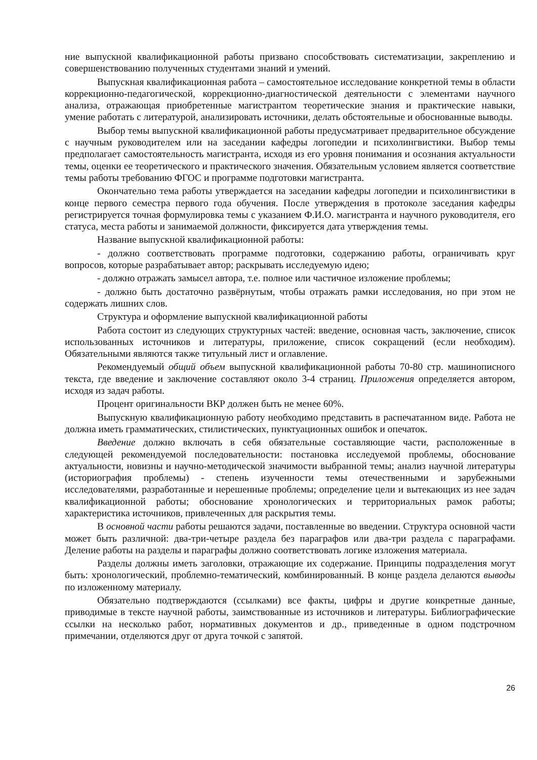ние выпускной квалификационной работы призвано способствовать систематизации, закреплению и совершенствованию полученных студентами знаний и умений.
Выпускная квалификационная работа – самостоятельное исследование конкретной темы в области коррекционно-педагогической, коррекционно-диагностической деятельности с элементами научного анализа, отражающая приобретенные магистрантом теоретические знания и практические навыки, умение работать с литературой, анализировать источники, делать обстоятельные и обоснованные выводы.
Выбор темы выпускной квалификационной работы предусматривает предварительное обсуждение с научным руководителем или на заседании кафедры логопедии и психолингвистики. Выбор темы предполагает самостоятельность магистранта, исходя из его уровня понимания и осознания актуальности темы, оценки ее теоретического и практического значения. Обязательным условием является соответствие темы работы требованию ФГОС и программе подготовки магистранта.
Окончательно тема работы утверждается на заседании кафедры логопедии и психолингвистики в конце первого семестра первого года обучения. После утверждения в протоколе заседания кафедры регистрируется точная формулировка темы с указанием Ф.И.О. магистранта и научного руководителя, его статуса, места работы и занимаемой должности, фиксируется дата утверждения темы.
Название выпускной квалификационной работы:
- должно соответствовать программе подготовки, содержанию работы, ограничивать круг вопросов, которые разрабатывает автор; раскрывать исследуемую идею;
- должно отражать замысел автора, т.е. полное или частичное изложение проблемы;
- должно быть достаточно развёрнутым, чтобы отражать рамки исследования, но при этом не содержать лишних слов.
Структура и оформление выпускной квалификационной работы
Работа состоит из следующих структурных частей: введение, основная часть, заключение, список использованных источников и литературы, приложение, список сокращений (если необходим). Обязательными являются также титульный лист и оглавление.
Рекомендуемый общий объем выпускной квалификационной работы 70-80 стр. машинописного текста, где введение и заключение составляют около 3-4 страниц. Приложения определяется автором, исходя из задач работы.
Процент оригинальности ВКР должен быть не менее 60%.
Выпускную квалификационную работу необходимо представить в распечатанном виде. Работа не должна иметь грамматических, стилистических, пунктуационных ошибок и опечаток.
Введение должно включать в себя обязательные составляющие части, расположенные в следующей рекомендуемой последовательности: постановка исследуемой проблемы, обоснование актуальности, новизны и научно-методической значимости выбранной темы; анализ научной литературы (историография проблемы) - степень изученности темы отечественными и зарубежными исследователями, разработанные и нерешенные проблемы; определение цели и вытекающих из нее задач квалификационной работы; обоснование хронологических и территориальных рамок работы; характеристика источников, привлеченных для раскрытия темы.
В основной части работы решаются задачи, поставленные во введении. Структура основной части может быть различной: два-три-четыре раздела без параграфов или два-три раздела с параграфами. Деление работы на разделы и параграфы должно соответствовать логике изложения материала.
Разделы должны иметь заголовки, отражающие их содержание. Принципы подразделения могут быть: хронологический, проблемно-тематический, комбинированный. В конце раздела делаются выводы по изложенному материалу.
Обязательно подтверждаются (ссылками) все факты, цифры и другие конкретные данные, приводимые в тексте научной работы, заимствованные из источников и литературы. Библиографические ссылки на несколько работ, нормативных документов и др., приведенные в одном подстрочном примечании, отделяются друг от друга точкой с запятой.
26